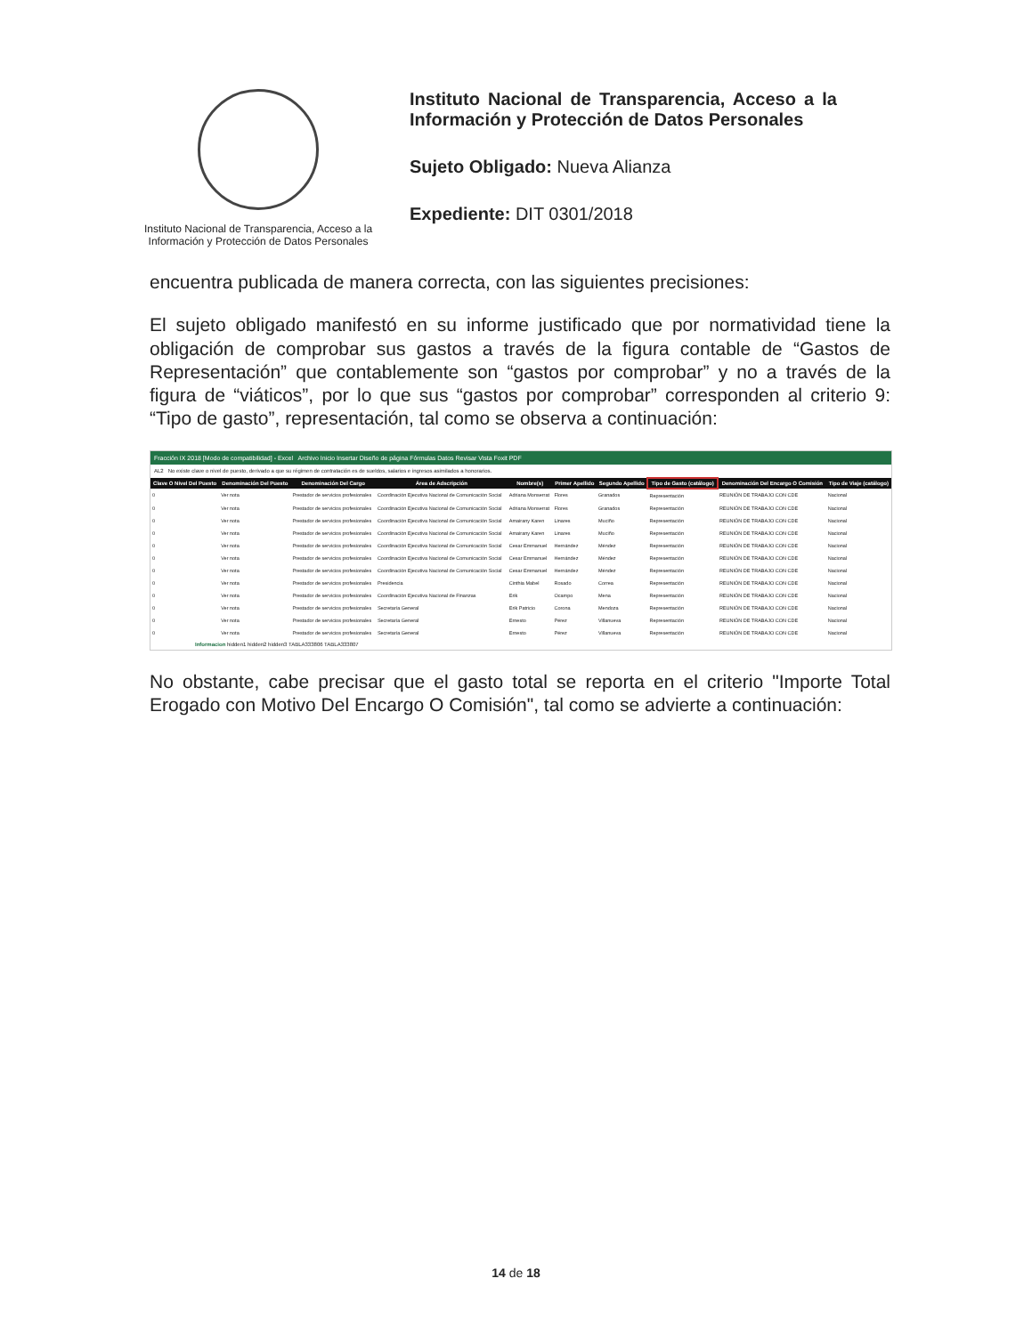Instituto Nacional de Transparencia, Acceso a la Información y Protección de Datos Personales
Instituto Nacional de Transparencia, Acceso a la Información y Protección de Datos Personales
Sujeto Obligado: Nueva Alianza
Expediente: DIT 0301/2018
encuentra publicada de manera correcta, con las siguientes precisiones:
El sujeto obligado manifestó en su informe justificado que por normatividad tiene la obligación de comprobar sus gastos a través de la figura contable de “Gastos de Representación” que contablemente son “gastos por comprobar” y no a través de la figura de “viáticos”, por lo que sus “gastos por comprobar” corresponden al criterio 9: “Tipo de gasto”, representación, tal como se observa a continuación:
Fracción IX 2018 [Modo de compatibilidad] - Excel Archivo Inicio Insertar Diseño de página Fórmulas Datos Revisar Vista Foxit PDF
AL2 No existe clave o nivel de puesto, derivado a que su régimen de contratación es de sueldos, salarios e ingresos asimilados a honorarios.
| Clave O Nivel Del Puesto | Denominación Del Puesto | Denominación Del Cargo | Área de Adscripción | Nombre(s) | Primer Apellido | Segundo Apellido | Tipo de Gasto (catálogo) | Denominación Del Encargo O Comisión | Tipo de Viaje (catálogo) |
| --- | --- | --- | --- | --- | --- | --- | --- | --- | --- |
| 0 | Ver nota | Prestador de servicios profesionales | Coordinación Ejecutiva Nacional de Comunicación Social | Adriana Monserrat | Flores | Granados | Representación | REUNIÓN DE TRABAJO CON CDE | Nacional |
| 0 | Ver nota | Prestador de servicios profesionales | Coordinación Ejecutiva Nacional de Comunicación Social | Adriana Monserrat | Flores | Granados | Representación | REUNIÓN DE TRABAJO CON CDE | Nacional |
| 0 | Ver nota | Prestador de servicios profesionales | Coordinación Ejecutiva Nacional de Comunicación Social | Amairany Karen | Linares | Muciño | Representación | REUNIÓN DE TRABAJO CON CDE | Nacional |
| 0 | Ver nota | Prestador de servicios profesionales | Coordinación Ejecutiva Nacional de Comunicación Social | Amairany Karen | Linares | Muciño | Representación | REUNIÓN DE TRABAJO CON CDE | Nacional |
| 0 | Ver nota | Prestador de servicios profesionales | Coordinación Ejecutiva Nacional de Comunicación Social | Cesar Emmanuel | Hernández | Méndez | Representación | REUNIÓN DE TRABAJO CON CDE | Nacional |
| 0 | Ver nota | Prestador de servicios profesionales | Coordinación Ejecutiva Nacional de Comunicación Social | Cesar Emmanuel | Hernández | Méndez | Representación | REUNIÓN DE TRABAJO CON CDE | Nacional |
| 0 | Ver nota | Prestador de servicios profesionales | Coordinación Ejecutiva Nacional de Comunicación Social | Cesar Emmanuel | Hernández | Méndez | Representación | REUNIÓN DE TRABAJO CON CDE | Nacional |
| 0 | Ver nota | Prestador de servicios profesionales | Presidencia | Cinthia Mabel | Rosado | Correa | Representación | REUNIÓN DE TRABAJO CON CDE | Nacional |
| 0 | Ver nota | Prestador de servicios profesionales | Coordinación Ejecutiva Nacional de Finanzas | Erik | Ocampo | Mena | Representación | REUNIÓN DE TRABAJO CON CDE | Nacional |
| 0 | Ver nota | Prestador de servicios profesionales | Secretaría General | Erik Patricio | Corona | Mendoza | Representación | REUNIÓN DE TRABAJO CON CDE | Nacional |
| 0 | Ver nota | Prestador de servicios profesionales | Secretaría General | Ernesto | Pérez | Villanueva | Representación | REUNIÓN DE TRABAJO CON CDE | Nacional |
| 0 | Ver nota | Prestador de servicios profesionales | Secretaría General | Ernesto | Pérez | Villanueva | Representación | REUNIÓN DE TRABAJO CON CDE | Nacional |
Informacion hidden1 hidden2 hidden3 TABLA333806 TABLA333807
No obstante, cabe precisar que el gasto total se reporta en el criterio "Importe Total Erogado con Motivo Del Encargo O Comisión", tal como se advierte a continuación:
14 de 18